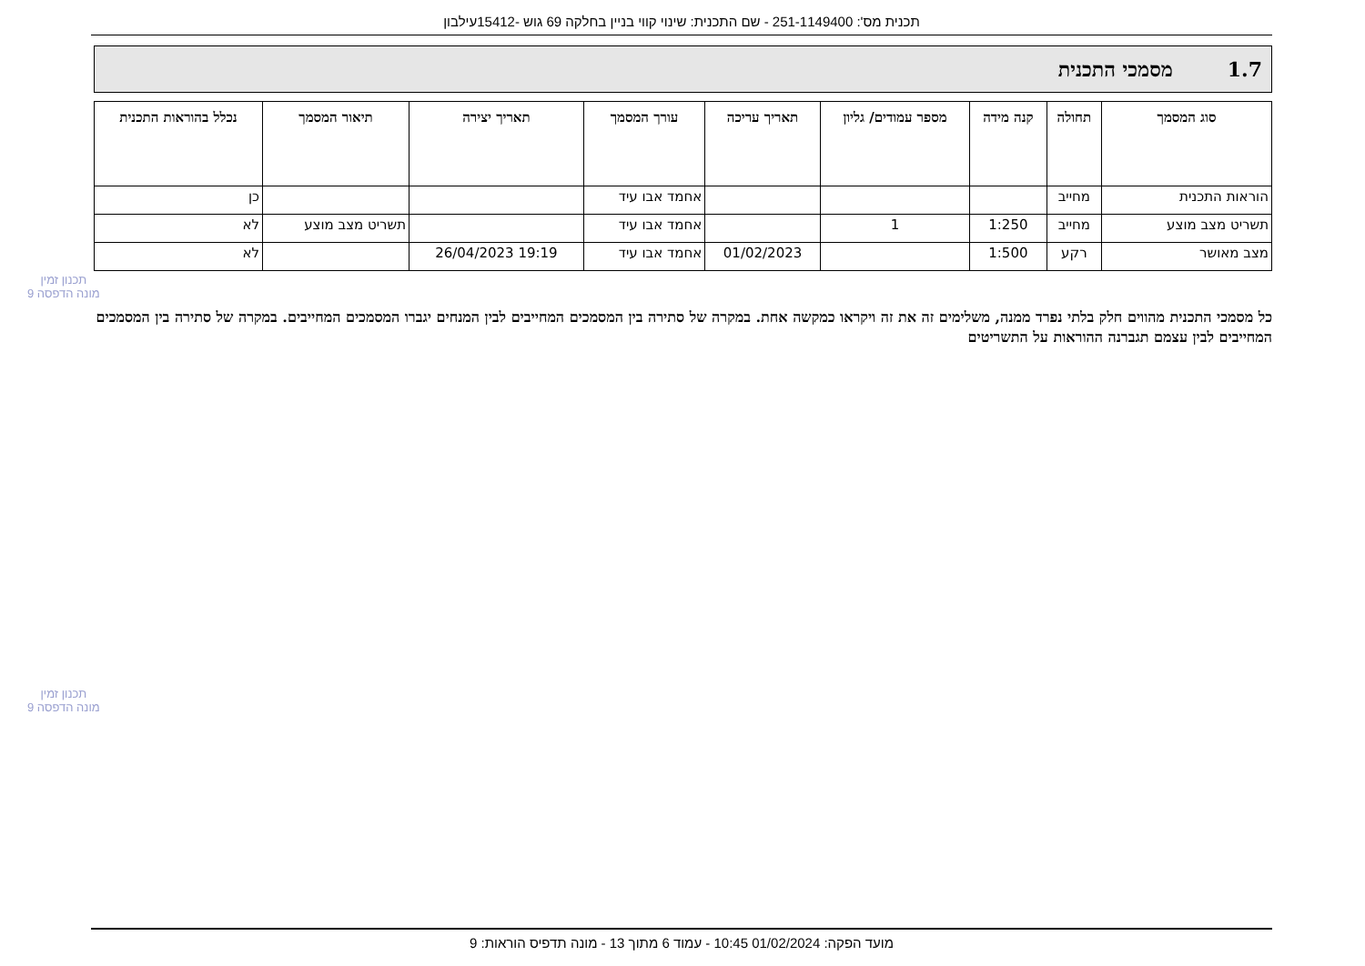תכנית מס': 251-1149400 - שם התכנית: שינוי קווי בניין בחלקה 69 גוש -15412עילבון
1.7 מסמכי התכנית
| סוג המסמך | תחולה | קנה מידה | מספר עמודים/ גליון | תאריך עריכה | עורך המסמך | תאריך יצירה | תיאור המסמך | נכלל בהוראות התכנית |
| --- | --- | --- | --- | --- | --- | --- | --- | --- |
| הוראות התכנית | מחייב | | | | אחמד אבו עיד | | | כן |
| תשריט מצב מוצע | מחייב | 1:250 | 1 | | אחמד אבו עיד | | תשריט מצב מוצע | לא |
| מצב מאושר | רקע | 1:500 | | 01/02/2023 | אחמד אבו עיד | 19:19 26/04/2023 | | לא |
תכנון זמין
מונה הדפסה 9
כל מסמכי התכנית מהווים חלק בלתי נפרד ממנה, משלימים זה את זה ויקראו כמקשה אחת. במקרה של סתירה בין המסמכים המחייבים לבין המנחים יגברו המסמכים המחייבים. במקרה של סתירה בין המסמכים המחייבים לבין עצמם תגברנה ההוראות על התשריטים
תכנון זמין
מונה הדפסה 9
מועד הפקה: 01/02/2024 10:45 - עמוד 6 מתוך 13 - מונה תדפיס הוראות: 9